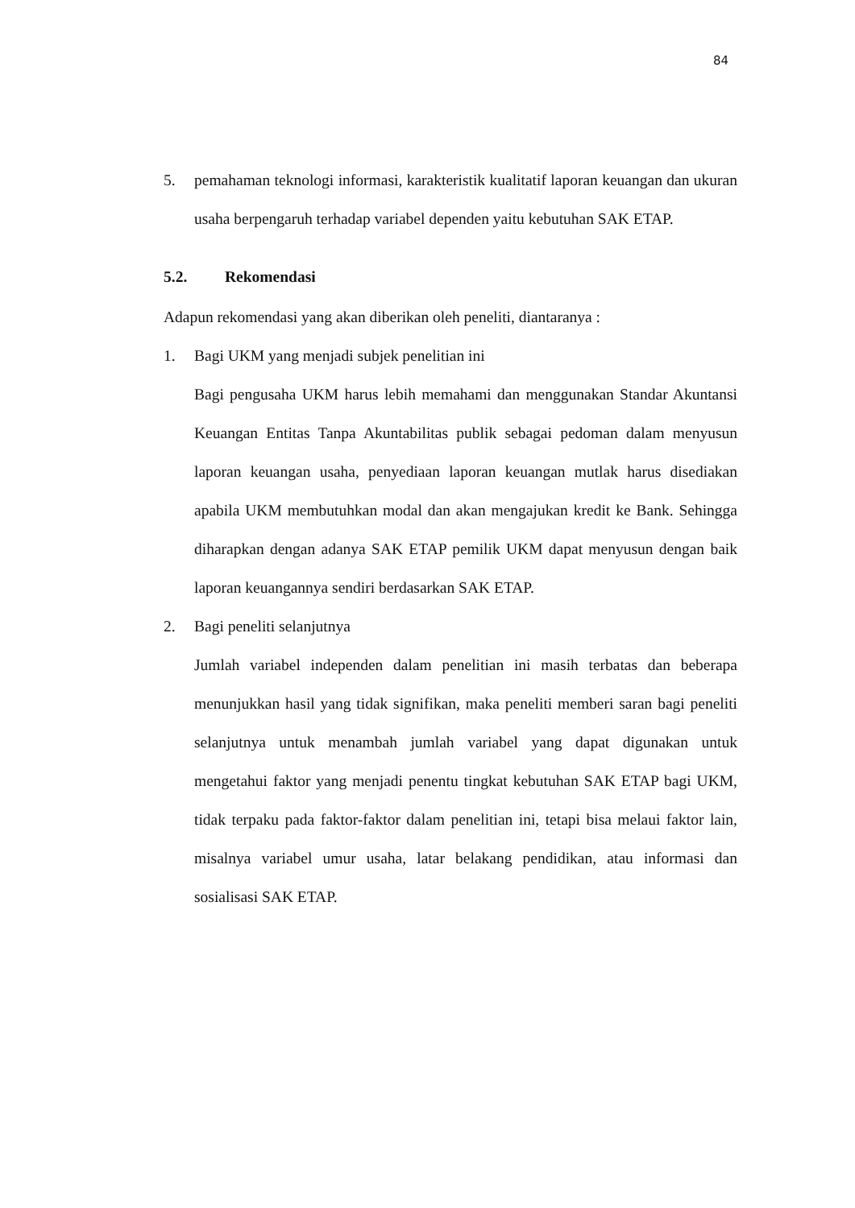84
5. pemahaman teknologi informasi, karakteristik kualitatif laporan keuangan dan ukuran usaha berpengaruh terhadap variabel dependen yaitu kebutuhan SAK ETAP.
5.2. Rekomendasi
Adapun rekomendasi yang akan diberikan oleh peneliti, diantaranya :
1. Bagi UKM yang menjadi subjek penelitian ini
Bagi pengusaha UKM harus lebih memahami dan menggunakan Standar Akuntansi Keuangan Entitas Tanpa Akuntabilitas publik sebagai pedoman dalam menyusun laporan keuangan usaha, penyediaan laporan keuangan mutlak harus disediakan apabila UKM membutuhkan modal dan akan mengajukan kredit ke Bank. Sehingga diharapkan dengan adanya SAK ETAP pemilik UKM dapat menyusun dengan baik laporan keuangannya sendiri berdasarkan SAK ETAP.
2. Bagi peneliti selanjutnya
Jumlah variabel independen dalam penelitian ini masih terbatas dan beberapa menunjukkan hasil yang tidak signifikan, maka peneliti memberi saran bagi peneliti selanjutnya untuk menambah jumlah variabel yang dapat digunakan untuk mengetahui faktor yang menjadi penentu tingkat kebutuhan SAK ETAP bagi UKM, tidak terpaku pada faktor-faktor dalam penelitian ini, tetapi bisa melaui faktor lain, misalnya variabel umur usaha, latar belakang pendidikan, atau informasi dan sosialisasi SAK ETAP.